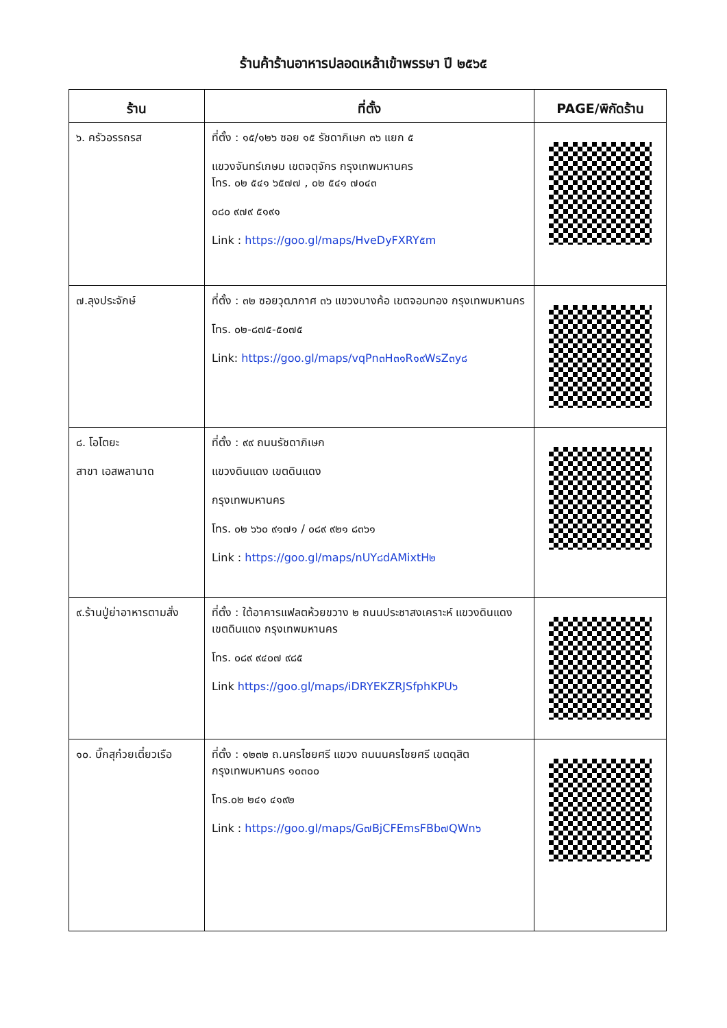ร้านค้าร้านอาหารปลอดเหล้าเข้าพรรษา ปี ๒๕๖๕
| ร้าน | ที่ตั้ง | PAGE/พิกัดร้าน |
| --- | --- | --- |
| ๖. ครัวอรรถรส | ที่ตั้ง : ๑๕/๑๒๖ ซอย ๑๕ รัชดาภิเษก ๓๖ แยก ๕ แขวงจันทร์เกษม เขตจตุจักร กรุงเทพมหานคร โทร. ๐๒ ๕๔๑ ๖๕๗๗ , ๐๒ ๕๔๑ ๗๐๔๓ ๐๘๐ ๙๗๙ ๕๑๙๑ Link : https://goo.gl/maps/HveDyFXRY๕m | |
| ๗.ลุงประจักษ์ | ที่ตั้ง : ๓๒ ซอยวุฒากาศ ๓๖ แขวงบางค้อ เขตจอมทอง กรุงเทพมหานคร โทร. ๐๒-๘๗๕-๕๐๗๕ Link: https://goo.gl/maps/vqPn๓H๓๑R๑๙WsZ๓y๘ | |
| ๘. โอโตยะ สาขา เอสพลานาด | ที่ตั้ง : ๙๙ ถนนรัชดาภิเษก แขวงดินแดง เขตดินแดง กรุงเทพมหานคร โทร. ๐๒ ๖๖๐ ๙๑๗๑ / ๐๘๙ ๙๒๑ ๘๓๖๑ Link : https://goo.gl/maps/nUY๘dAMixtH๒ | |
| ๙.ร้านปู่ย่าอาหารตามสั่ง | ที่ตั้ง : ใต้อาคารแฟลตห้วยขวาง ๒ ถนนประชาสงเคราะห์ แขวงดินแดง เขตดินแดง กรุงเทพมหานคร โทร. ๐๘๙ ๙๔๐๗ ๙๘๕ Link https://goo.gl/maps/iDRYEKZRJSfphKPU๖ | |
| ๑๐. บิ๊กสุก๋วยเตี๋ยวเรือ | ที่ตั้ง : ๑๒๓๒ ถ.นครไชยศรี แขวง ถนนนครไชยศรี เขตดุสิต กรุงเทพมหานคร ๑๐๓๐๐ โทร.๐๒ ๒๔๑ ๔๑๙๒ Link : https://goo.gl/maps/G๗BjCFEmsFBb๗QWn๖ | |